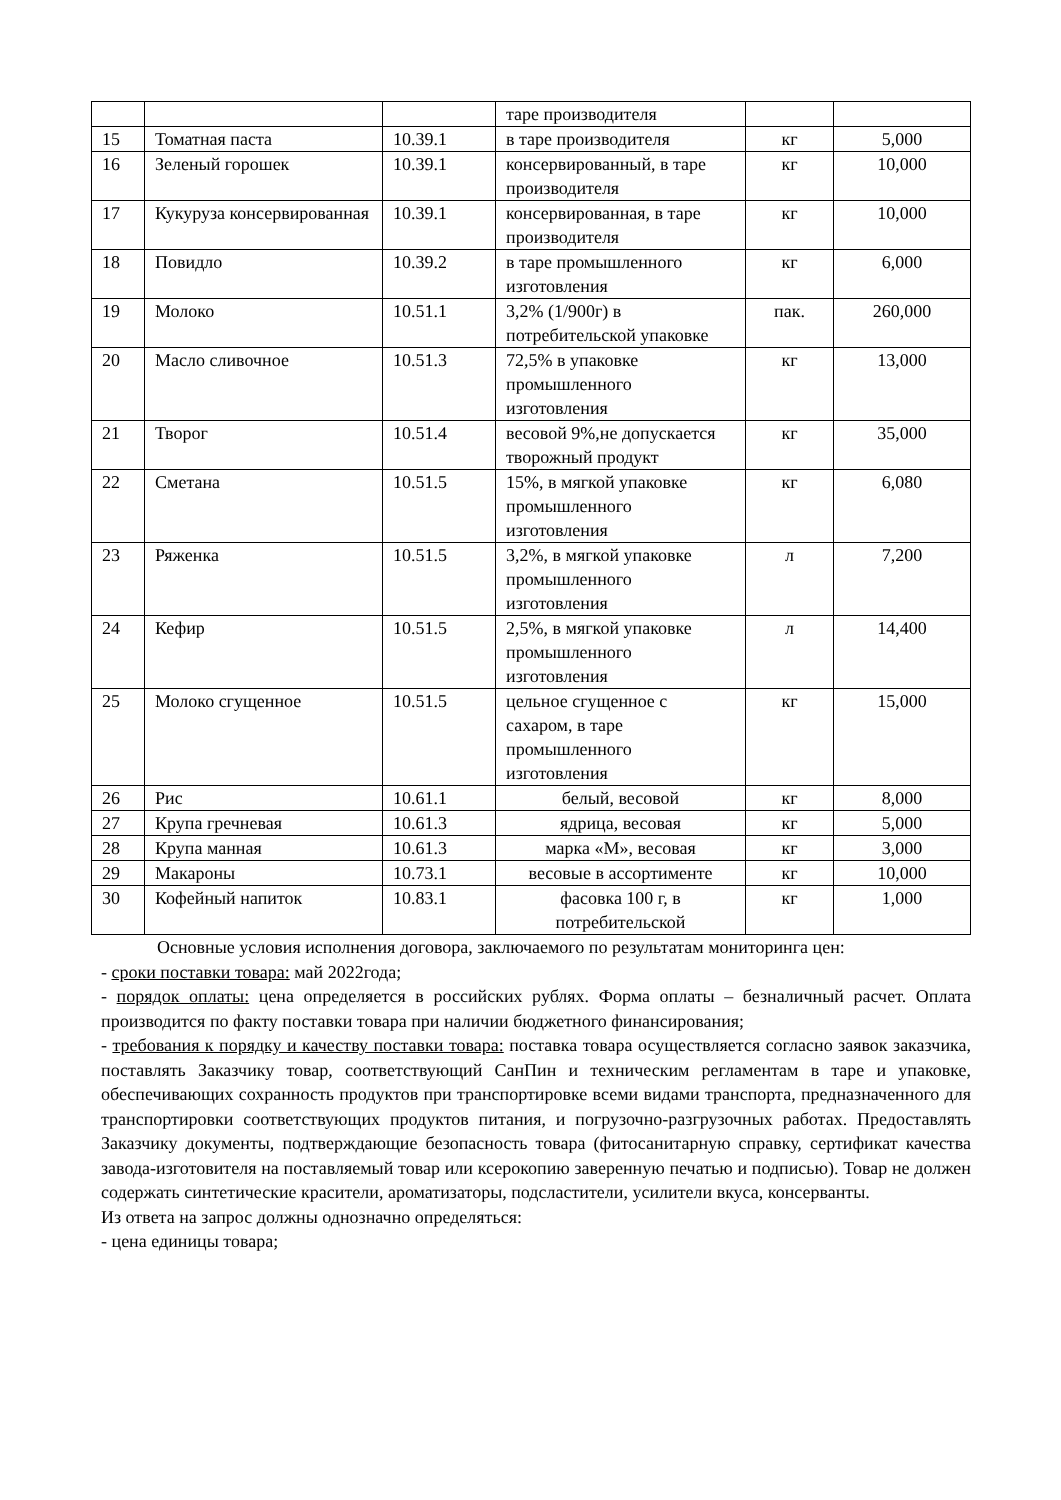| | | | таре производителя | | |
| 15 | Томатная паста | 10.39.1 | в таре производителя | кг | 5,000 |
| 16 | Зеленый горошек | 10.39.1 | консервированный, в таре производителя | кг | 10,000 |
| 17 | Кукуруза консервированная | 10.39.1 | консервированная, в таре производителя | кг | 10,000 |
| 18 | Повидло | 10.39.2 | в таре промышленного изготовления | кг | 6,000 |
| 19 | Молоко | 10.51.1 | 3,2% (1/900г) в потребительской упаковке | пак. | 260,000 |
| 20 | Масло сливочное | 10.51.3 | 72,5% в упаковке промышленного изготовления | кг | 13,000 |
| 21 | Творог | 10.51.4 | весовой 9%,не допускается творожный продукт | кг | 35,000 |
| 22 | Сметана | 10.51.5 | 15%, в мягкой упаковке промышленного изготовления | кг | 6,080 |
| 23 | Ряженка | 10.51.5 | 3,2%, в мягкой упаковке промышленного изготовления | л | 7,200 |
| 24 | Кефир | 10.51.5 | 2,5%, в мягкой упаковке промышленного изготовления | л | 14,400 |
| 25 | Молоко сгущенное | 10.51.5 | цельное сгущенное с сахаром, в таре промышленного изготовления | кг | 15,000 |
| 26 | Рис | 10.61.1 | белый, весовой | кг | 8,000 |
| 27 | Крупа гречневая | 10.61.3 | ядрица, весовая | кг | 5,000 |
| 28 | Крупа манная | 10.61.3 | марка «М», весовая | кг | 3,000 |
| 29 | Макароны | 10.73.1 | весовые в ассортименте | кг | 10,000 |
| 30 | Кофейный напиток | 10.83.1 | фасовка 100 г, в потребительской | кг | 1,000 |
Основные условия исполнения договора, заключаемого по результатам мониторинга цен:
- сроки поставки товара: май 2022года;
- порядок оплаты: цена определяется в российских рублях. Форма оплаты – безналичный расчет. Оплата производится по факту поставки товара при наличии бюджетного финансирования;
- требования к порядку и качеству поставки товара: поставка товара осуществляется согласно заявок заказчика, поставлять Заказчику товар, соответствующий СанПин и техническим регламентам в таре и упаковке, обеспечивающих сохранность продуктов при транспортировке всеми видами транспорта, предназначенного для транспортировки соответствующих продуктов питания, и погрузочно-разгрузочных работах. Предоставлять Заказчику документы, подтверждающие безопасность товара (фитосанитарную справку, сертификат качества завода-изготовителя на поставляемый товар или ксерокопию заверенную печатью и подписью). Товар не должен содержать синтетические красители, ароматизаторы, подсластители, усилители вкуса, консерванты.
Из ответа на запрос должны однозначно определяться:
- цена единицы товара;